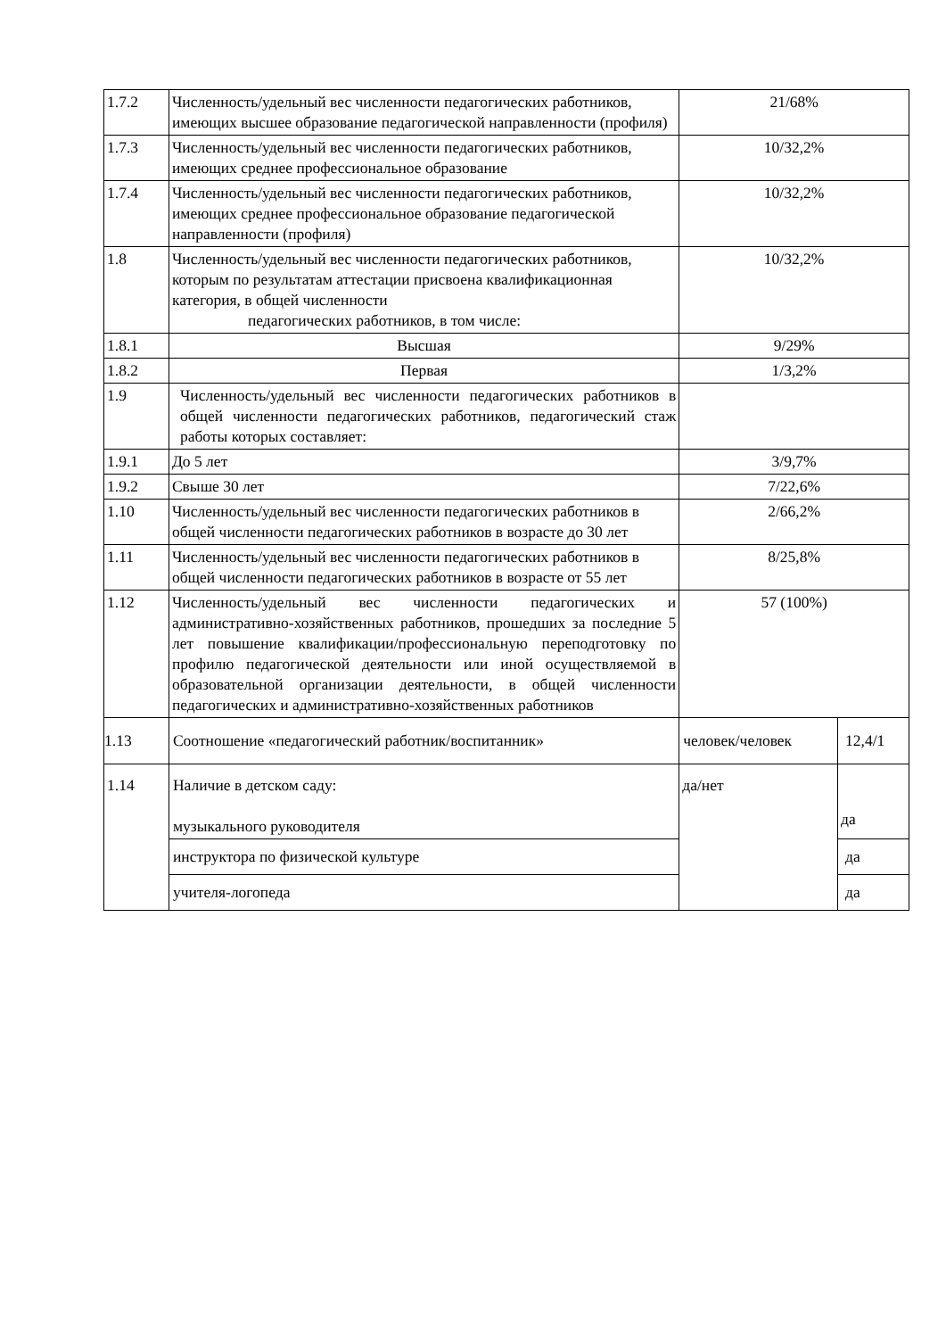| 1.7.2 | Численность/удельный вес численности педагогических работников, имеющих высшее образование педагогической направленности (профиля) | 21/68% | |
| 1.7.3 | Численность/удельный вес численности педагогических работников, имеющих среднее профессиональное образование | 10/32,2% | |
| 1.7.4 | Численность/удельный вес численности педагогических работников, имеющих среднее профессиональное образование педагогической направленности (профиля) | 10/32,2% | |
| 1.8 | Численность/удельный вес численности педагогических работников, которым по результатам аттестации присвоена квалификационная категория, в общей численности педагогических работников, в том числе: | 10/32,2% | |
| 1.8.1 | Высшая | 9/29% | |
| 1.8.2 | Первая | 1/3,2% | |
| 1.9 | Численность/удельный вес численности педагогических работников в общей численности педагогических работников, педагогический стаж работы которых составляет: | | |
| 1.9.1 | До 5 лет | 3/9,7% | |
| 1.9.2 | Свыше 30 лет | 7/22,6% | |
| 1.10 | Численность/удельный вес численности педагогических работников в общей численности педагогических работников в возрасте до 30 лет | 2/66,2% | |
| 1.11 | Численность/удельный вес численности педагогических работников в общей численности педагогических работников в возрасте от 55 лет | 8/25,8% | |
| 1.12 | Численность/удельный вес численности педагогических и административно-хозяйственных работников, прошедших за последние 5 лет повышение квалификации/профессиональную переподготовку по профилю педагогической деятельности или иной осуществляемой в образовательной организации деятельности, в общей численности педагогических и административно-хозяйственных работников | 57 (100%) | |
| 1.13 | Соотношение «педагогический работник/воспитанник» | человек/человек | 12,4/1 |
| 1.14 | Наличие в детском саду: музыкального руководителя | да/нет | да |
| | инструктора по физической культуре | | да |
| | учителя-логопеда | | да |